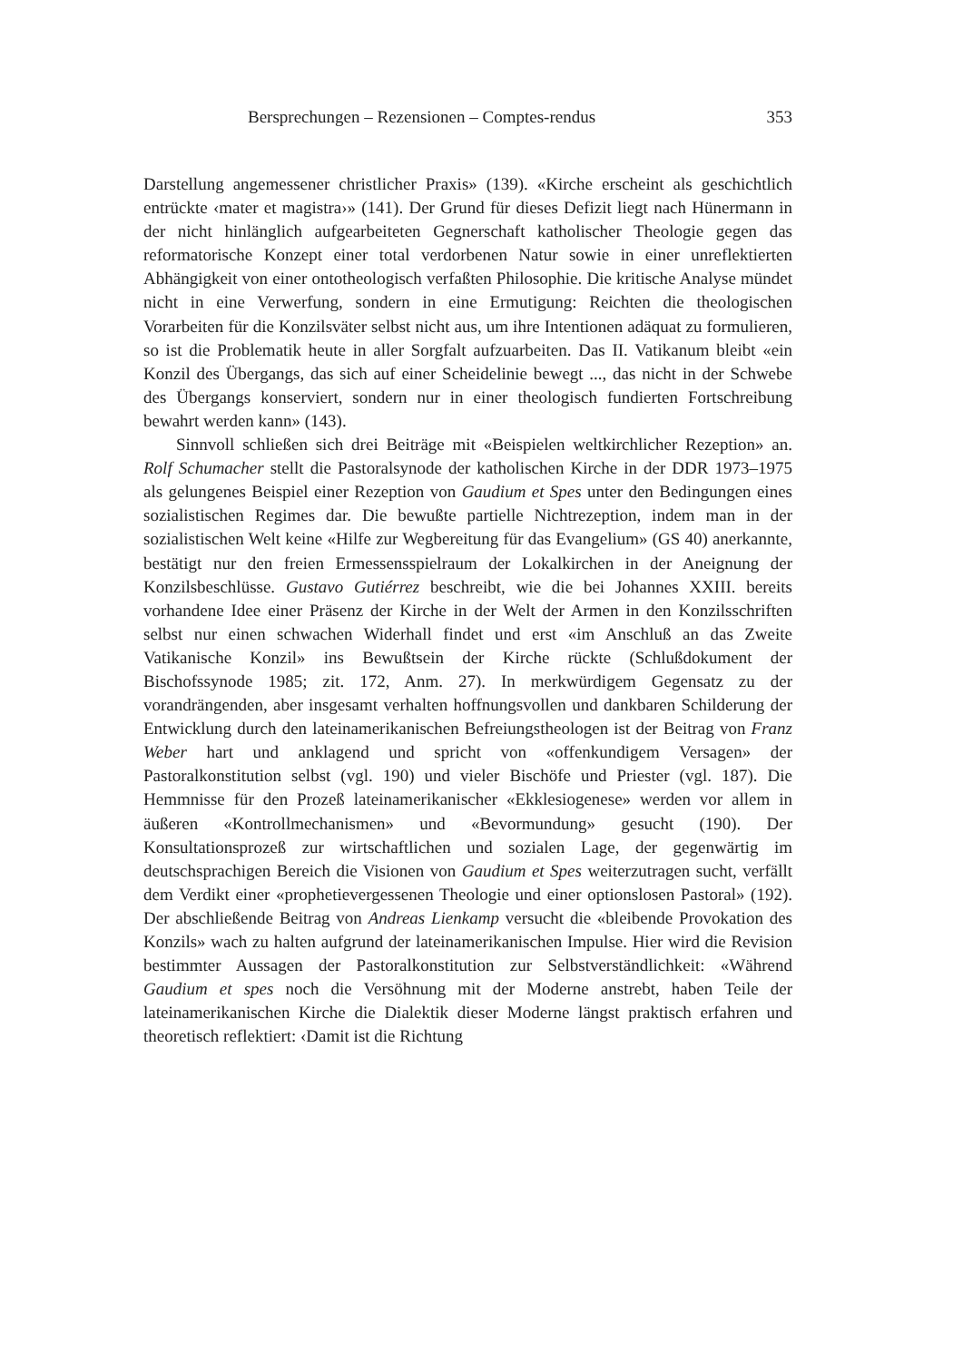Bersprechungen – Rezensionen – Comptes-rendus 353
Darstellung angemessener christlicher Praxis» (139). «Kirche erscheint als geschichtlich entrückte ‹mater et magistra›» (141). Der Grund für dieses Defizit liegt nach Hünermann in der nicht hinlänglich aufgearbeiteten Gegnerschaft katholischer Theologie gegen das reformatorische Konzept einer total verdorbenen Natur sowie in einer unreflektierten Abhängigkeit von einer ontotheologisch verfaßten Philosophie. Die kritische Analyse mündet nicht in eine Verwerfung, sondern in eine Ermutigung: Reichten die theologischen Vorarbeiten für die Konzilsväter selbst nicht aus, um ihre Intentionen adäquat zu formulieren, so ist die Problematik heute in aller Sorgfalt aufzuarbeiten. Das II. Vatikanum bleibt «ein Konzil des Übergangs, das sich auf einer Scheidelinie bewegt ..., das nicht in der Schwebe des Übergangs konserviert, sondern nur in einer theologisch fundierten Fortschreibung bewahrt werden kann» (143).
Sinnvoll schließen sich drei Beiträge mit «Beispielen weltkirchlicher Rezeption» an. Rolf Schumacher stellt die Pastoralsynode der katholischen Kirche in der DDR 1973–1975 als gelungenes Beispiel einer Rezeption von Gaudium et Spes unter den Bedingungen eines sozialistischen Regimes dar. Die bewußte partielle Nichtrezeption, indem man in der sozialistischen Welt keine «Hilfe zur Wegbereitung für das Evangelium» (GS 40) anerkannte, bestätigt nur den freien Ermessensspielraum der Lokalkirchen in der Aneignung der Konzilsbeschlüsse. Gustavo Gutiérrez beschreibt, wie die bei Johannes XXIII. bereits vorhandene Idee einer Präsenz der Kirche in der Welt der Armen in den Konzilsschriften selbst nur einen schwachen Widerhall findet und erst «im Anschluß an das Zweite Vatikanische Konzil» ins Bewußtsein der Kirche rückte (Schlußdokument der Bischofssynode 1985; zit. 172, Anm. 27). In merkwürdigem Gegensatz zu der vorandrängenden, aber insgesamt verhalten hoffnungsvollen und dankbaren Schilderung der Entwicklung durch den lateinamerikanischen Befreiungstheologen ist der Beitrag von Franz Weber hart und anklagend und spricht von «offenkundigem Versagen» der Pastoralkonstitution selbst (vgl. 190) und vieler Bischöfe und Priester (vgl. 187). Die Hemmnisse für den Prozeß lateinamerikanischer «Ekklesiogenese» werden vor allem in äußeren «Kontrollmechanismen» und «Bevormundung» gesucht (190). Der Konsultationsprozeß zur wirtschaftlichen und sozialen Lage, der gegenwärtig im deutschsprachigen Bereich die Visionen von Gaudium et Spes weiterzutragen sucht, verfällt dem Verdikt einer «prophetievergessenen Theologie und einer optionslosen Pastoral» (192). Der abschließende Beitrag von Andreas Lienkamp versucht die «bleibende Provokation des Konzils» wach zu halten aufgrund der lateinamerikanischen Impulse. Hier wird die Revision bestimmter Aussagen der Pastoralkonstitution zur Selbstverständlichkeit: «Während Gaudium et spes noch die Versöhnung mit der Moderne anstrebt, haben Teile der lateinamerikanischen Kirche die Dialektik dieser Moderne längst praktisch erfahren und theoretisch reflektiert: ‹Damit ist die Richtung